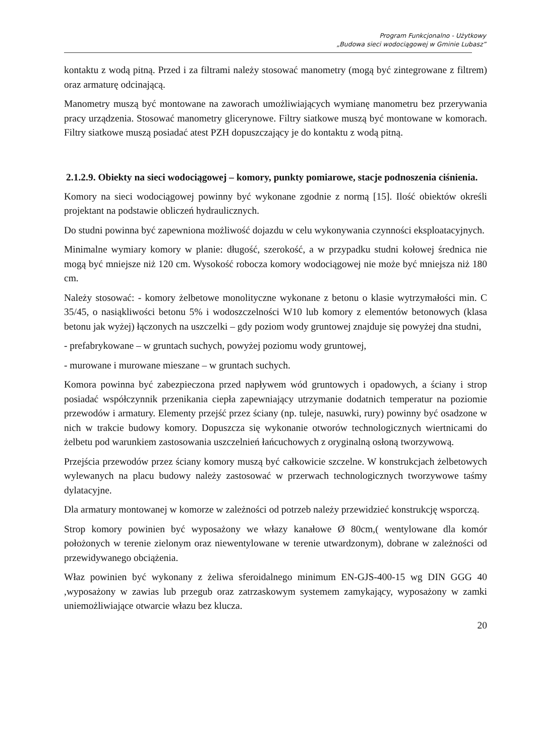Program Funkcjonalno - Użytkowy
„Budowa sieci wodociągowej w Gminie Lubasz”
kontaktu z wodą pitną. Przed i za filtrami należy stosować manometry (mogą być zintegrowane z filtrem) oraz armaturę odcinającą.
Manometry muszą być montowane na zaworach umożliwiających wymianę manometru bez przerywania pracy urządzenia. Stosować manometry glicerynowe. Filtry siatkowe muszą być montowane w komorach. Filtry siatkowe muszą posiadać atest PZH dopuszczający je do kontaktu z wodą pitną.
2.1.2.9. Obiekty na sieci wodociągowej – komory, punkty pomiarowe, stacje podnoszenia ciśnienia.
Komory na sieci wodociągowej powinny być wykonane zgodnie z normą [15]. Ilość obiektów określi projektant na podstawie obliczeń hydraulicznych.
Do studni powinna być zapewniona możliwość dojazdu w celu wykonywania czynności eksploatacyjnych.
Minimalne wymiary komory w planie: długość, szerokość, a w przypadku studni kołowej średnica nie mogą być mniejsze niż 120 cm. Wysokość robocza komory wodociągowej nie może być mniejsza niż 180 cm.
Należy stosować: - komory żelbetowe monolityczne wykonane z betonu o klasie wytrzymałości min. C 35/45, o nasiąkliwości betonu 5% i wodoszczelności W10 lub komory z elementów betonowych (klasa betonu jak wyżej) łączonych na uszczelki – gdy poziom wody gruntowej znajduje się powyżej dna studni,
- prefabrykowane – w gruntach suchych, powyżej poziomu wody gruntowej,
- murowane i murowane mieszane – w gruntach suchych.
Komora powinna być zabezpieczona przed napływem wód gruntowych i opadowych, a ściany i strop posiadać współczynnik przenikania ciepła zapewniający utrzymanie dodatnich temperatur na poziomie przewodów i armatury. Elementy przejść przez ściany (np. tuleje, nasuwki, rury) powinny być osadzone w nich w trakcie budowy komory. Dopuszcza się wykonanie otworów technologicznych wiertnicami do żelbetu pod warunkiem zastosowania uszczelnień łańcuchowych z oryginalną osłoną tworzywową.
Przejścia przewodów przez ściany komory muszą być całkowicie szczelne. W konstrukcjach żelbetowych wylewanych na placu budowy należy zastosować w przerwach technologicznych tworzywowe taśmy dylatacyjne.
Dla armatury montowanej w komorze w zależności od potrzeb należy przewidzieć konstrukcję wsporczą.
Strop komory powinien być wyposażony we włazy kanałowe Ø 80cm,( wentylowane dla komór położonych w terenie zielonym oraz niewentylowane w terenie utwardzonym), dobrane w zależności od przewidywanego obciążenia.
Właz powinien być wykonany z żeliwa sferoidalnego minimum EN-GJS-400-15 wg DIN GGG 40 ,wyposażony w zawias lub przegub oraz zatrzaskowym systemem zamykający, wyposażony w zamki uniemożliwiające otwarcie włazu bez klucza.
20